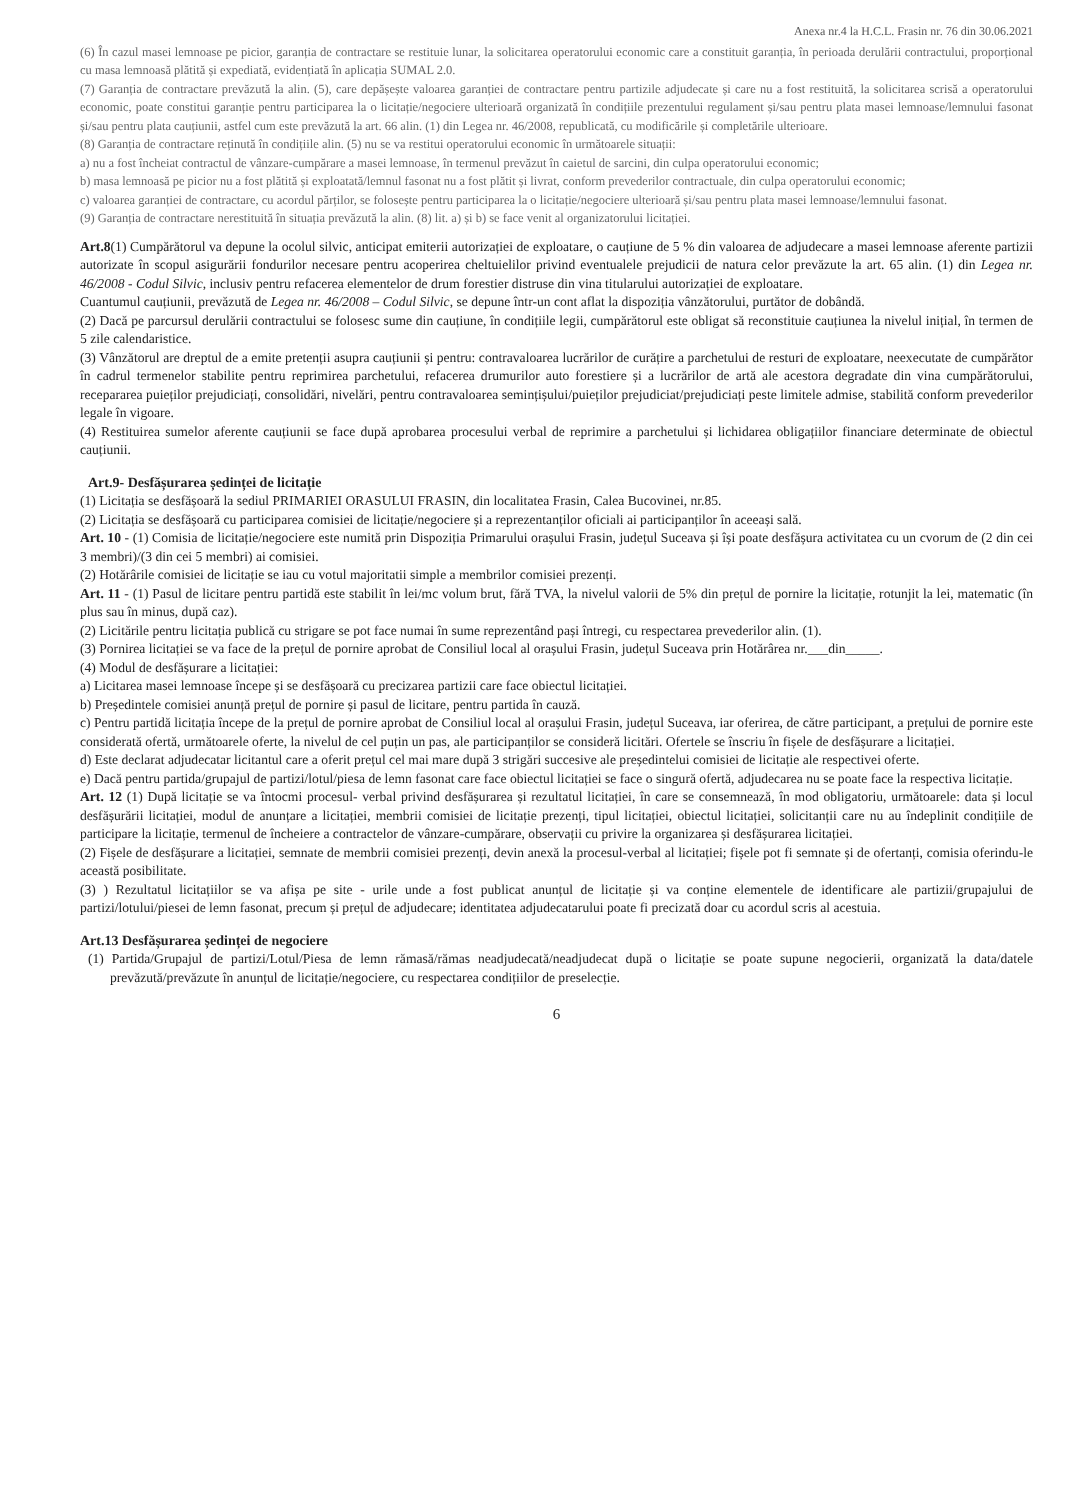Anexa nr.4 la H.C.L. Frasin nr. 76 din 30.06.2021
(6) În cazul masei lemnoase pe picior, garanția de contractare se restituie lunar, la solicitarea operatorului economic care a constituit garanția, în perioada derulării contractului, proporțional cu masa lemnoasă plătită și expediată, evidențiată în aplicația SUMAL 2.0.
(7) Garanția de contractare prevăzută la alin. (5), care depășește valoarea garanției de contractare pentru partizile adjudecate și care nu a fost restituită, la solicitarea scrisă a operatorului economic, poate constitui garanție pentru participarea la o licitație/negociere ulterioară organizată în condițiile prezentului regulament și/sau pentru plata masei lemnoase/lemnului fasonat și/sau pentru plata cauțiunii, astfel cum este prevăzută la art. 66 alin. (1) din Legea nr. 46/2008, republicată, cu modificările și completările ulterioare.
(8) Garanția de contractare reținută în condițiile alin. (5) nu se va restitui operatorului economic în următoarele situații:
a) nu a fost încheiat contractul de vânzare-cumpărare a masei lemnoase, în termenul prevăzut în caietul de sarcini, din culpa operatorului economic;
b) masa lemnoasă pe picior nu a fost plătită și exploatată/lemnul fasonat nu a fost plătit și livrat, conform prevederilor contractuale, din culpa operatorului economic;
c) valoarea garanției de contractare, cu acordul părților, se folosește pentru participarea la o licitație/negociere ulterioară și/sau pentru plata masei lemnoase/lemnului fasonat.
(9) Garanția de contractare nerestituită în situația prevăzută la alin. (8) lit. a) și b) se face venit al organizatorului licitației.
Art.8(1) Cumpărătorul va depune la ocolul silvic, anticipat emiterii autorizației de exploatare, o cauțiune de 5 % din valoarea de adjudecare a masei lemnoase aferente partizii autorizate în scopul asigurării fondurilor necesare pentru acoperirea cheltuielilor privind eventualele prejudicii de natura celor prevăzute la art. 65 alin. (1) din Legea nr. 46/2008 - Codul Silvic, inclusiv pentru refacerea elementelor de drum forestier distruse din vina titularului autorizației de exploatare.
Cuantumul cauțiunii, prevăzută de Legea nr. 46/2008 – Codul Silvic, se depune într-un cont aflat la dispoziția vânzătorului, purtător de dobândă.
(2) Dacă pe parcursul derulării contractului se folosesc sume din cauțiune, în condițiile legii, cumpărătorul este obligat să reconstituie cauțiunea la nivelul inițial, în termen de 5 zile calendaristice.
(3) Vânzătorul are dreptul de a emite pretenții asupra cauțiunii și pentru: contravaloarea lucrărilor de curățire a parchetului de resturi de exploatare, neexecutate de cumpărător în cadrul termenelor stabilite pentru reprimirea parchetului, refacerea drumurilor auto forestiere și a lucrărilor de artă ale acestora degradate din vina cumpărătorului, recepararea puieților prejudiciați, consolidări, nivelări, pentru contravaloarea semințișului/puieților prejudiciat/prejudiciați peste limitele admise, stabilită conform prevederilor legale în vigoare.
(4) Restituirea sumelor aferente cauțiunii se face după aprobarea procesului verbal de reprimire a parchetului și lichidarea obligațiilor financiare determinate de obiectul cauțiunii.
Art.9- Desfășurarea ședinței de licitație
(1) Licitația se desfășoară la sediul PRIMARIEI ORASULUI FRASIN, din localitatea Frasin, Calea Bucovinei, nr.85.
(2) Licitația se desfășoară cu participarea comisiei de licitație/negociere și a reprezentanților oficiali ai participanților în aceeași sală.
Art. 10 - (1) Comisia de licitație/negociere este numită prin Dispoziția Primarului orașului Frasin, județul Suceava și își poate desfășura activitatea cu un cvorum de (2 din cei 3 membri)/(3 din cei 5 membri) ai comisiei.
(2) Hotărârile comisiei de licitație se iau cu votul majoritatii simple a membrilor comisiei prezenți.
Art. 11 - (1) Pasul de licitare pentru partidă este stabilit în lei/mc volum brut, fără TVA, la nivelul valorii de 5% din prețul de pornire la licitație, rotunjit la lei, matematic (în plus sau în minus, după caz).
(2) Licitările pentru licitația publică cu strigare se pot face numai în sume reprezentând pași întregi, cu respectarea prevederilor alin. (1).
(3) Pornirea licitației se va face de la prețul de pornire aprobat de Consiliul local al orașului Frasin, județul Suceava prin Hotărârea nr.___din_____.
(4) Modul de desfășurare a licitației:
a) Licitarea masei lemnoase începe și se desfășoară cu precizarea partizii care face obiectul licitației.
b) Președintele comisiei anunță prețul de pornire și pasul de licitare, pentru partida în cauză.
c) Pentru partidă licitația începe de la prețul de pornire aprobat de Consiliul local al orașului Frasin, județul Suceava, iar oferirea, de către participant, a prețului de pornire este considerată ofertă, următoarele oferte, la nivelul de cel puțin un pas, ale participanților se consideră licitări. Ofertele se înscriu în fișele de desfășurare a licitației.
d) Este declarat adjudecatar licitantul care a oferit prețul cel mai mare după 3 strigări succesive ale președintelui comisiei de licitație ale respectivei oferte.
e) Dacă pentru partida/grupajul de partizi/lotul/piesa de lemn fasonat care face obiectul licitației se face o singură ofertă, adjudecarea nu se poate face la respectiva licitație.
Art. 12 (1) După licitație se va întocmi procesul- verbal privind desfășurarea și rezultatul licitației, în care se consemnează, în mod obligatoriu, următoarele: data și locul desfășurării licitației, modul de anunțare a licitației, membrii comisiei de licitație prezenți, tipul licitației, obiectul licitației, solicitanții care nu au îndeplinit condițiile de participare la licitație, termenul de încheiere a contractelor de vânzare-cumpărare, observații cu privire la organizarea și desfășurarea licitației.
(2) Fișele de desfășurare a licitației, semnate de membrii comisiei prezenți, devin anexă la procesul-verbal al licitației; fișele pot fi semnate și de ofertanți, comisia oferindu-le această posibilitate.
(3) ) Rezultatul licitațiilor se va afișa pe site - urile unde a fost publicat anunțul de licitație și va conține elementele de identificare ale partizii/grupajului de partizi/lotului/piesei de lemn fasonat, precum și prețul de adjudecare; identitatea adjudecatarului poate fi precizată doar cu acordul scris al acestuia.
Art.13 Desfășurarea ședinței de negociere
(1) Partida/Grupajul de partizi/Lotul/Piesa de lemn rămasă/rămas neadjudecată/neadjudecat după o licitație se poate supune negocierii, organizată la data/datele prevăzută/prevăzute în anunțul de licitație/negociere, cu respectarea condițiilor de preselecție.
6